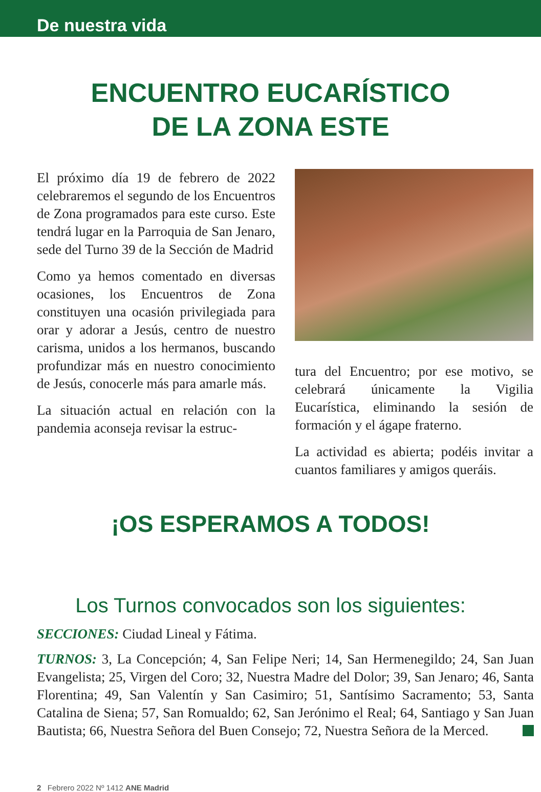De nuestra vida
ENCUENTRO EUCARÍSTICO
DE LA ZONA ESTE
El próximo día 19 de febrero de 2022 celebraremos el segundo de los Encuentros de Zona programados para este curso. Este tendrá lugar en la Parroquia de San Jenaro, sede del Turno 39 de la Sección de Madrid
Como ya hemos comentado en diversas ocasiones, los Encuentros de Zona constituyen una ocasión privilegiada para orar y adorar a Jesús, centro de nuestro carisma, unidos a los hermanos, buscando profundizar más en nuestro conocimiento de Jesús, conocerle más para amarle más.
La situación actual en relación con la pandemia aconseja revisar la estruc-
tura del Encuentro; por ese motivo, se celebrará únicamente la Vigilia Eucarística, eliminando la sesión de formación y el ágape fraterno.
La actividad es abierta; podéis invitar a cuantos familiares y amigos queráis.
¡OS ESPERAMOS A TODOS!
Los Turnos convocados son los siguientes:
SECCIONES: Ciudad Lineal y Fátima.
TURNOS: 3, La Concepción; 4, San Felipe Neri; 14, San Hermenegildo; 24, San Juan Evangelista; 25, Virgen del Coro; 32, Nuestra Madre del Dolor; 39, San Jenaro; 46, Santa Florentina; 49, San Valentín y San Casimiro; 51, Santísimo Sacramento; 53, Santa Catalina de Siena; 57, San Romualdo; 62, San Jerónimo el Real; 64, Santiago y San Juan Bautista; 66, Nuestra Señora del Buen Consejo; 72, Nuestra Señora de la Merced.
2 Febrero 2022 Nº 1412 ANE Madrid